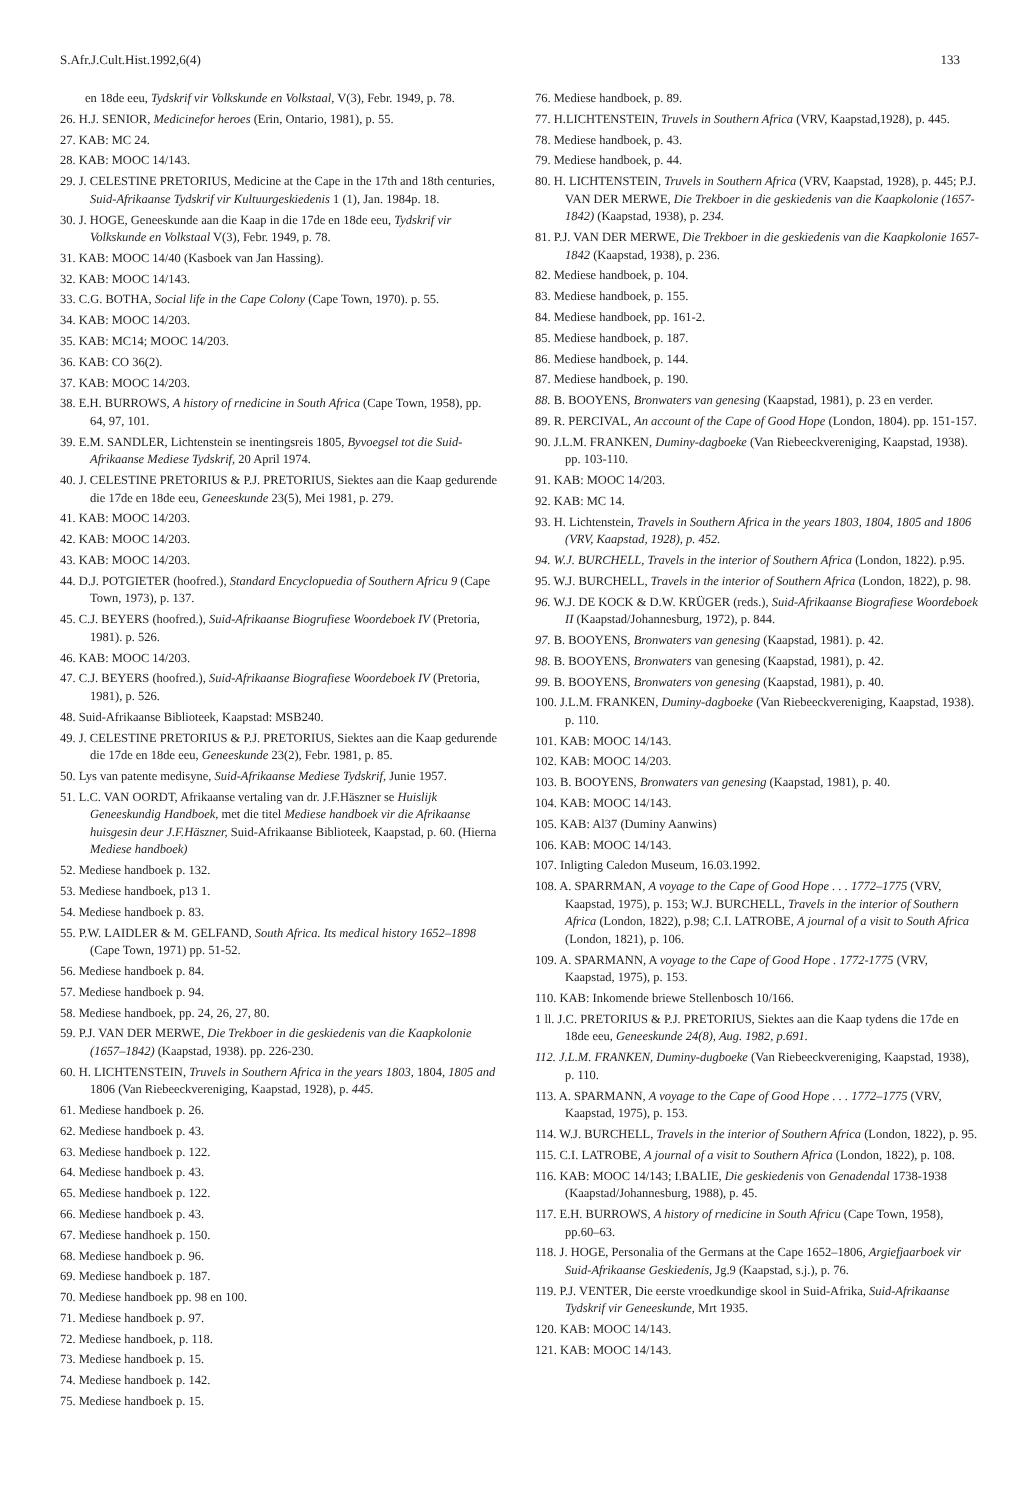S.Afr.J.Cult.Hist.1992,6(4) 133
en 18de eeu, Tydskrif vir Volkskunde en Volkstaal, V(3), Febr. 1949, p. 78.
26. H.J. SENIOR, Medicinefor heroes (Erin, Ontario, 1981), p. 55.
27. KAB: MC 24.
28. KAB: MOOC 14/143.
29. J. CELESTINE PRETORIUS, Medicine at the Cape in the 17th and 18th centuries, Suid-Afrikaanse Tydskrif vir Kultuurgeskiedenis 1 (1), Jan. 1984p. 18.
30. J. HOGE, Geneeskunde aan die Kaap in die 17de en 18de eeu, Tydskrif vir Volkskunde en Volkstaal V(3), Febr. 1949, p. 78.
31. KAB: MOOC 14/40 (Kasboek van Jan Hassing).
32. KAB: MOOC 14/143.
33. C.G. BOTHA, Social life in the Cape Colony (Cape Town, 1970). p. 55.
34. KAB: MOOC 14/203.
35. KAB: MC14; MOOC 14/203.
36. KAB: CO 36(2).
37. KAB: MOOC 14/203.
38. E.H. BURROWS, A history of rnedicine in South Africa (Cape Town, 1958), pp. 64, 97, 101.
39. E.M. SANDLER, Lichtenstein se inentingsreis 1805, Byvoegsel tot die Suid-Afrikaanse Mediese Tydskrif, 20 April 1974.
40. J. CELESTINE PRETORIUS & P.J. PRETORIUS, Siektes aan die Kaap gedurende die 17de en 18de eeu, Geneeskunde 23(5), Mei 1981, p. 279.
41. KAB: MOOC 14/203.
42. KAB: MOOC 14/203.
43. KAB: MOOC 14/203.
44. D.J. POTGIETER (hoofred.), Standard Encyclopuedia of Southern Africu 9 (Cape Town, 1973), p. 137.
45. C.J. BEYERS (hoofred.), Suid-Afrikaanse Biogrufiese Woordeboek IV (Pretoria, 1981). p. 526.
46. KAB: MOOC 14/203.
47. C.J. BEYERS (hoofred.), Suid-Afrikaanse Biografiese Woordeboek IV (Pretoria, 1981), p. 526.
48. Suid-Afrikaanse Biblioteek, Kaapstad: MSB240.
49. J. CELESTINE PRETORIUS & P.J. PRETORIUS, Siektes aan die Kaap gedurende die 17de en 18de eeu, Geneeskunde 23(2), Febr. 1981, p. 85.
50. Lys van patente medisyne, Suid-Afrikaanse Mediese Tydskrif, Junie 1957.
51. L.C. VAN OORDT, Afrikaanse vertaling van dr. J.F.Häszner se Huislijk Geneeskundig Handboek, met die titel Mediese handboek vir die Afrikaanse huisgesin deur J.F.Häszner, Suid-Afrikaanse Biblioteek, Kaapstad, p. 60. (Hierna Mediese handboek)
52. Mediese handboek p. 132.
53. Mediese handboek, p13 1.
54. Mediese handboek p. 83.
55. P.W. LAIDLER & M. GELFAND, South Africa. Its medical history 1652–1898 (Cape Town, 1971) pp. 51-52.
56. Mediese handboek p. 84.
57. Mediese handboek p. 94.
58. Mediese handboek, pp. 24, 26, 27, 80.
59. P.J. VAN DER MERWE, Die Trekboer in die geskiedenis van die Kaapkolonie (1657–1842) (Kaapstad, 1938). pp. 226-230.
60. H. LICHTENSTEIN, Truvels in Southern Africa in the years 1803, 1804, 1805 and 1806 (Van Riebeeckvereniging, Kaapstad, 1928), p. 445.
61. Mediese handboek p. 26.
62. Mediese handboek p. 43.
63. Mediese handboek p. 122.
64. Mediese handboek p. 43.
65. Mediese handboek p. 122.
66. Mediese handboek p. 43.
67. Mediese handhoek p. 150.
68. Mediese handboek p. 96.
69. Mediese handboek p. 187.
70. Mediese handboek pp. 98 en 100.
71. Mediese handboek p. 97.
72. Mediese handboek, p. 118.
73. Mediese handboek p. 15.
74. Mediese handboek p. 142.
75. Mediese handboek p. 15.
76. Mediese handboek, p. 89.
77. H.LICHTENSTEIN, Truvels in Southern Africa (VRV, Kaapstad,1928), p. 445.
78. Mediese handboek, p. 43.
79. Mediese handboek, p. 44.
80. H. LICHTENSTEIN, Truvels in Southern Africa (VRV, Kaapstad, 1928), p. 445; P.J. VAN DER MERWE, Die Trekboer in die geskiedenis van die Kaapkolonie (1657-1842) (Kaapstad, 1938), p. 234.
81. P.J. VAN DER MERWE, Die Trekboer in die geskiedenis van die Kaapkolonie 1657-1842 (Kaapstad, 1938), p. 236.
82. Mediese handboek, p. 104.
83. Mediese handboek, p. 155.
84. Mediese handboek, pp. 161-2.
85. Mediese handboek, p. 187.
86. Mediese handboek, p. 144.
87. Mediese handboek, p. 190.
88. B. BOOYENS, Bronwaters van genesing (Kaapstad, 1981), p. 23 en verder.
89. R. PERCIVAL, An account of the Cape of Good Hope (London, 1804). pp. 151-157.
90. J.L.M. FRANKEN, Duminy-dagboeke (Van Riebeeckvereniging, Kaapstad, 1938). pp. 103-110.
91. KAB: MOOC 14/203.
92. KAB: MC 14.
93. H. Lichtenstein, Travels in Southern Africa in the years 1803, 1804, 1805 and 1806 (VRV, Kaapstad, 1928), p. 452.
94. W.J. BURCHELL, Travels in the interior of Southern Africa (London, 1822). p.95.
95. W.J. BURCHELL, Travels in the interior of Southern Africa (London, 1822), p. 98.
96. W.J. DE KOCK & D.W. KRÜGER (reds.), Suid-Afrikaanse Biografiese Woordeboek II (Kaapstad/Johannesburg, 1972), p. 844.
97. B. BOOYENS, Bronwaters van genesing (Kaapstad, 1981). p. 42.
98. B. BOOYENS, Bronwaters van genesing (Kaapstad, 1981), p. 42.
99. B. BOOYENS, Bronwaters von genesing (Kaapstad, 1981), p. 40.
100. J.L.M. FRANKEN, Duminy-dagboeke (Van Riebeeckvereniging, Kaapstad, 1938). p. 110.
101. KAB: MOOC 14/143.
102. KAB: MOOC 14/203.
103. B. BOOYENS, Bronwaters van genesing (Kaapstad, 1981), p. 40.
104. KAB: MOOC 14/143.
105. KAB: Al37 (Duminy Aanwins)
106. KAB: MOOC 14/143.
107. Inligting Caledon Museum, 16.03.1992.
108. A. SPARRMAN, A voyage to the Cape of Good Hope . . . 1772–1775 (VRV, Kaapstad, 1975), p. 153; W.J. BURCHELL, Travels in the interior of Southern Africa (London, 1822), p.98; C.I. LATROBE, A journal of a visit to South Africa (London, 1821), p. 106.
109. A. SPARMANN, A voyage to the Cape of Good Hope . 1772-1775 (VRV, Kaapstad, 1975), p. 153.
110. KAB: Inkomende briewe Stellenbosch 10/166.
1 ll. J.C. PRETORIUS & P.J. PRETORIUS, Siektes aan die Kaap tydens die 17de en 18de eeu, Geneeskunde 24(8), Aug. 1982, p.691.
112. J.L.M. FRANKEN, Duminy-dugboeke (Van Riebeeckvereniging, Kaapstad, 1938), p. 110.
113. A. SPARMANN, A voyage to the Cape of Good Hope . . . 1772–1775 (VRV, Kaapstad, 1975), p. 153.
114. W.J. BURCHELL, Travels in the interior of Southern Africa (London, 1822), p. 95.
115. C.I. LATROBE, A journal of a visit to Southern Africa (London, 1822), p. 108.
116. KAB: MOOC 14/143; I.BALIE, Die geskiedenis von Genadendal 1738-1938 (Kaapstad/Johannesburg, 1988), p. 45.
117. E.H. BURROWS, A history of rnedicine in South Africu (Cape Town, 1958), pp.60–63.
118. J. HOGE, Personalia of the Germans at the Cape 1652–1806, Argiefjaarboek vir Suid-Afrikaanse Geskiedenis, Jg.9 (Kaapstad, s.j.), p. 76.
119. P.J. VENTER, Die eerste vroedkundige skool in Suid-Afrika, Suid-Afrikaanse Tydskrif vir Geneeskunde, Mrt 1935.
120. KAB: MOOC 14/143.
121. KAB: MOOC 14/143.